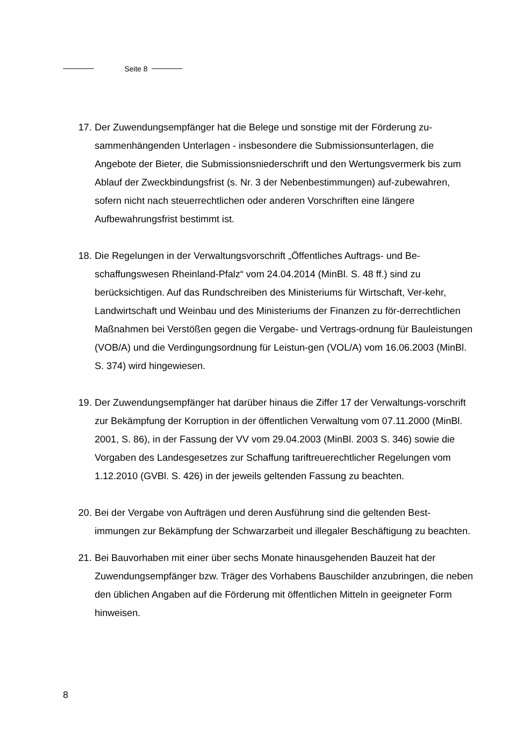Seite 8
17. Der Zuwendungsempfänger hat die Belege und sonstige mit der Förderung zu-sammenhängenden Unterlagen - insbesondere die Submissionsunterlagen, die Angebote der Bieter, die Submissionsniederschrift und den Wertungsvermerk bis zum Ablauf der Zweckbindungsfrist (s. Nr. 3 der Nebenbestimmungen) auf-zubewahren, sofern nicht nach steuerrechtlichen oder anderen Vorschriften eine längere Aufbewahrungsfrist bestimmt ist.
18. Die Regelungen in der Verwaltungsvorschrift „Öffentliches Auftrags- und Be-schaffungswesen Rheinland-Pfalz“ vom 24.04.2014 (MinBl. S. 48 ff.) sind zu berücksichtigen. Auf das Rundschreiben des Ministeriums für Wirtschaft, Ver-kehr, Landwirtschaft und Weinbau und des Ministeriums der Finanzen zu för-derrechtlichen Maßnahmen bei Verstößen gegen die Vergabe- und Vertrags-ordnung für Bauleistungen (VOB/A) und die Verdingungsordnung für Leistun-gen (VOL/A) vom 16.06.2003 (MinBl. S. 374) wird hingewiesen.
19. Der Zuwendungsempfänger hat darüber hinaus die Ziffer 17 der Verwaltungs-vorschrift zur Bekämpfung der Korruption in der öffentlichen Verwaltung vom 07.11.2000 (MinBl. 2001, S. 86), in der Fassung der VV vom 29.04.2003 (MinBl. 2003 S. 346) sowie die Vorgaben des Landesgesetzes zur Schaffung tariftreuerechtlicher Regelungen vom 1.12.2010 (GVBl. S. 426) in der jeweils geltenden Fassung zu beachten.
20. Bei der Vergabe von Aufträgen und deren Ausführung sind die geltenden Best-immungen zur Bekämpfung der Schwarzarbeit und illegaler Beschäftigung zu beachten.
21. Bei Bauvorhaben mit einer über sechs Monate hinausgehenden Bauzeit hat der Zuwendungsempfänger bzw. Träger des Vorhabens Bauschilder anzubringen, die neben den üblichen Angaben auf die Förderung mit öffentlichen Mitteln in geeigneter Form hinweisen.
8